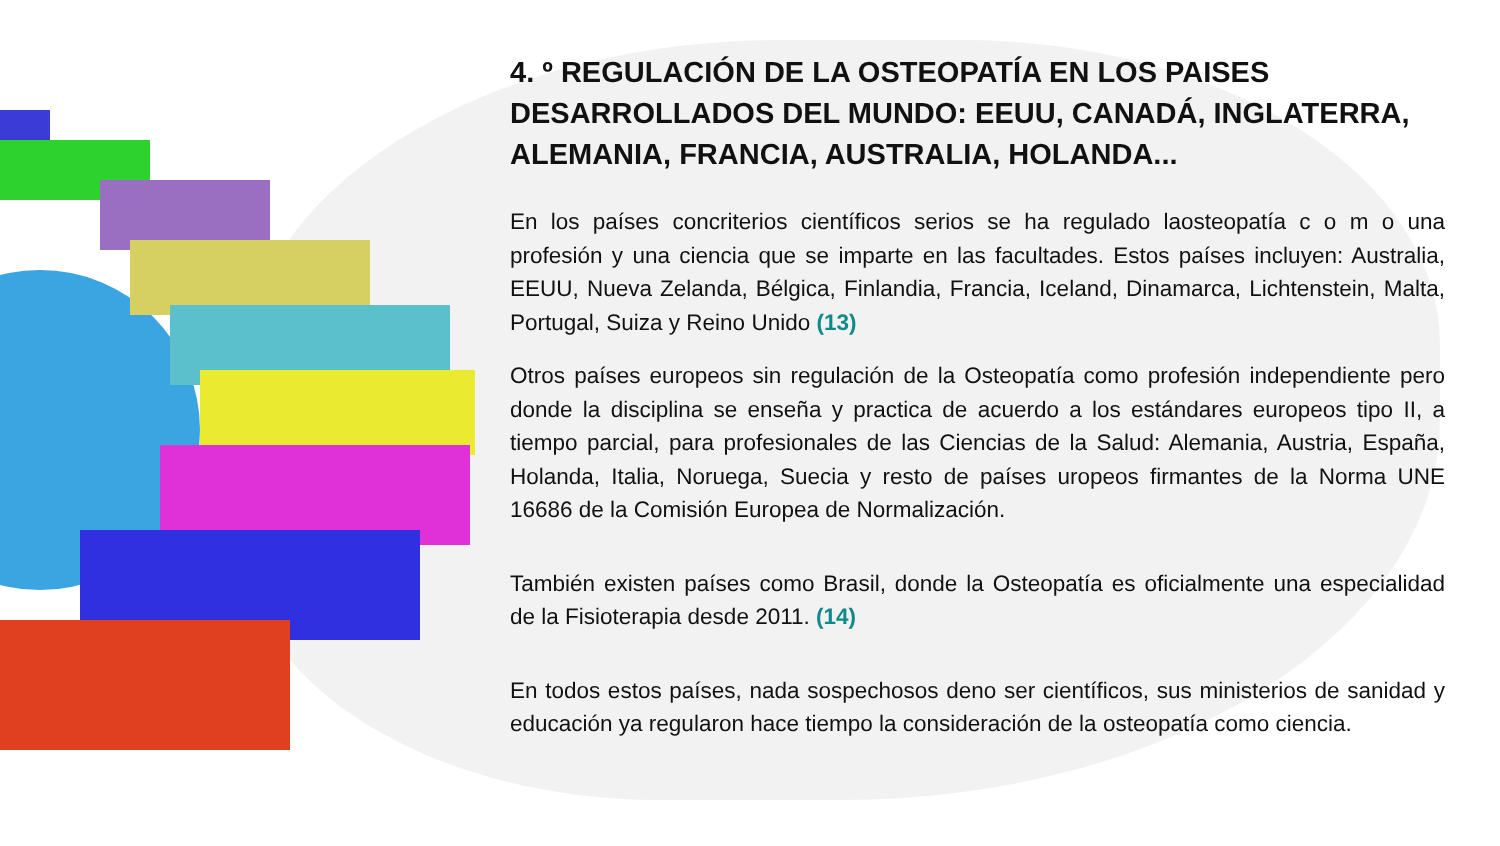4. º REGULACIÓN DE LA OSTEOPATÍA EN LOS PAISES DESARROLLADOS DEL MUNDO: EEUU, CANADÁ, INGLATERRA, ALEMANIA, FRANCIA, AUSTRALIA, HOLANDA...
En los países concriterios científicos serios se ha regulado laosteopatía c o m o una profesión y una ciencia que se imparte en las facultades. Estos países incluyen: Australia, EEUU, Nueva Zelanda, Bélgica, Finlandia, Francia, Iceland, Dinamarca, Lichtenstein, Malta, Portugal, Suiza y Reino Unido (13)
Otros países europeos sin regulación de la Osteopatía como profesión independiente pero donde la disciplina se enseña y practica de acuerdo a los estándares europeos tipo II, a tiempo parcial, para profesionales de las Ciencias de la Salud: Alemania, Austria, España, Holanda, Italia, Noruega, Suecia y resto de países uropeos firmantes de la Norma UNE 16686 de la Comisión Europea de Normalización.
También existen países como Brasil, donde la Osteopatía es oficialmente una especialidad de la Fisioterapia desde 2011. (14)
En todos estos países, nada sospechosos deno ser científicos, sus ministerios de sanidad y educación ya regularon hace tiempo la consideración de la osteopatía como ciencia.